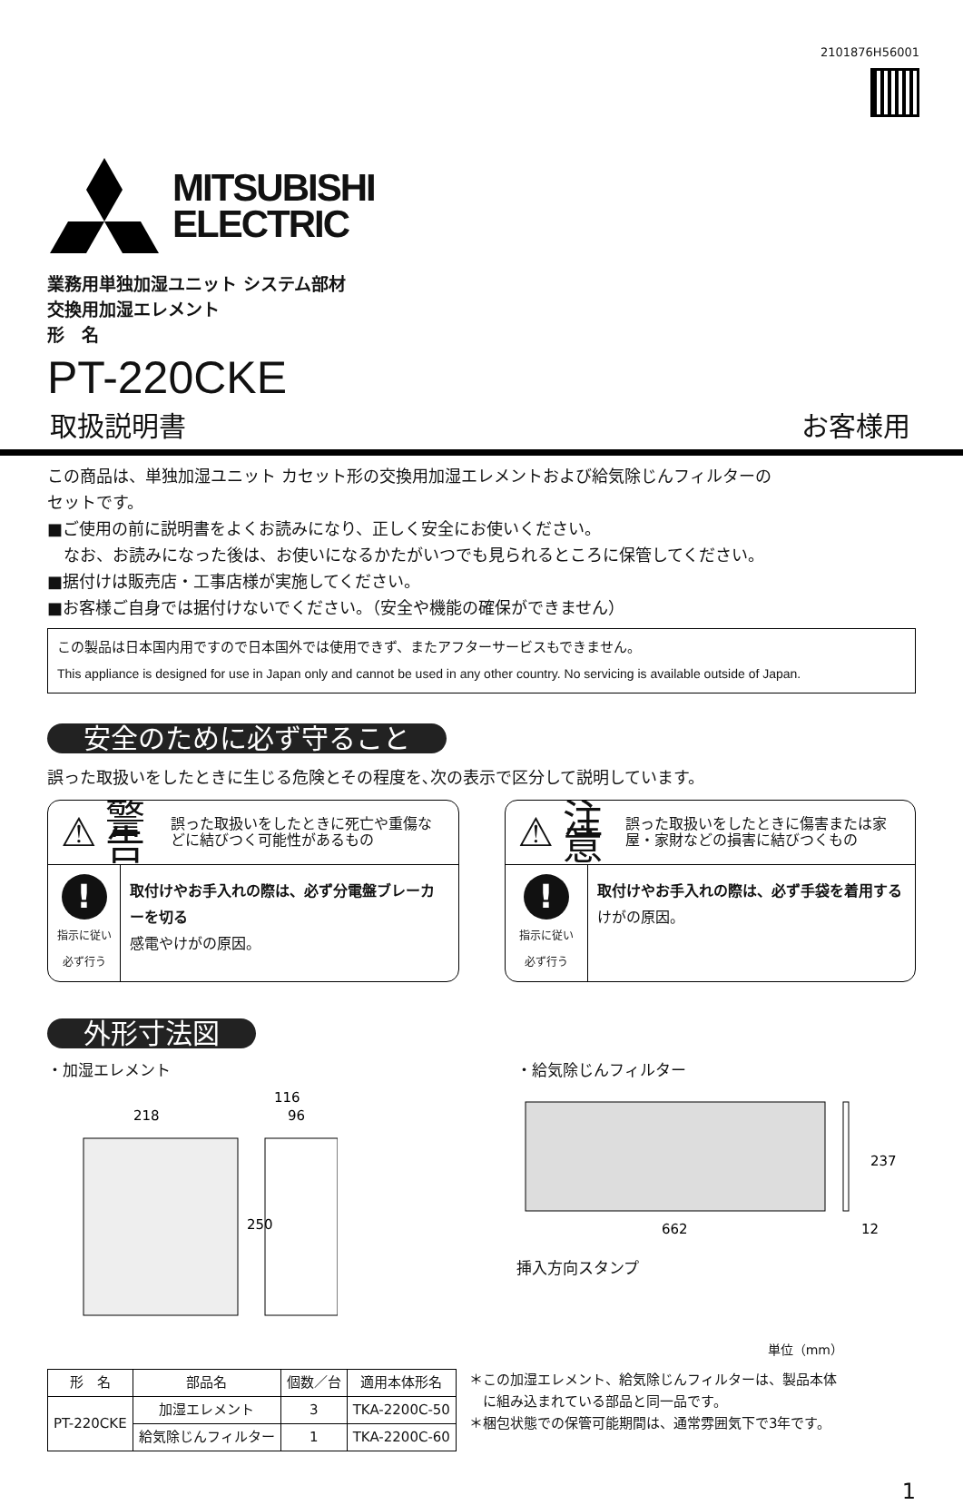2101876H56001
MITSUBISHI
ELECTRIC
業務用単独加湿ユニット システム部材
交換用加湿エレメント
形　名
PT-220CKE
取扱説明書 お客様用
この商品は、単独加湿ユニット カセット形の交換用加湿エレメントおよび給気除じんフィルターの
セットです。
■ご使用の前に説明書をよくお読みになり、正しく安全にお使いください。
　なお、お読みになった後は、お使いになるかたがいつでも見られるところに保管してください。
■据付けは販売店・工事店様が実施してください。
■お客様ご自身では据付けないでください。（安全や機能の確保ができません）
この製品は日本国内用ですので日本国外では使用できず、またアフターサービスもできません。
This appliance is designed for use in Japan only and cannot be used in any other country. No servicing is available outside of Japan.
安全のために必ず守ること
誤った取扱いをしたときに生じる危険とその程度を､次の表示で区分して説明しています。
⚠ 警告 誤った取扱いをしたときに死亡や重傷などに結びつく可能性があるもの
!
指示に従い
必ず行う
取付けやお手入れの際は、必ず分電盤ブレーカーを切る
感電やけがの原因。
⚠ 注意 誤った取扱いをしたときに傷害または家屋・家財などの損害に結びつくもの
!
指示に従い
必ず行う
取付けやお手入れの際は、必ず手袋を着用する
けがの原因。
外形寸法図
・加湿エレメント
218
116
96
250
・給気除じんフィルター
237
662
12
挿入方向スタンプ
単位（mm）
| 形 名 | 部品名 | 個数／台 | 適用本体形名 |
| --- | --- | --- | --- |
| PT-220CKE | 加湿エレメント | 3 | TKA-2200C-50 |
| | 給気除じんフィルター | 1 | TKA-2200C-60 |
＊この加湿エレメント、給気除じんフィルターは、製品本体
　に組み込まれている部品と同一品です。
＊梱包状態での保管可能期間は、通常雰囲気下で3年です。
1